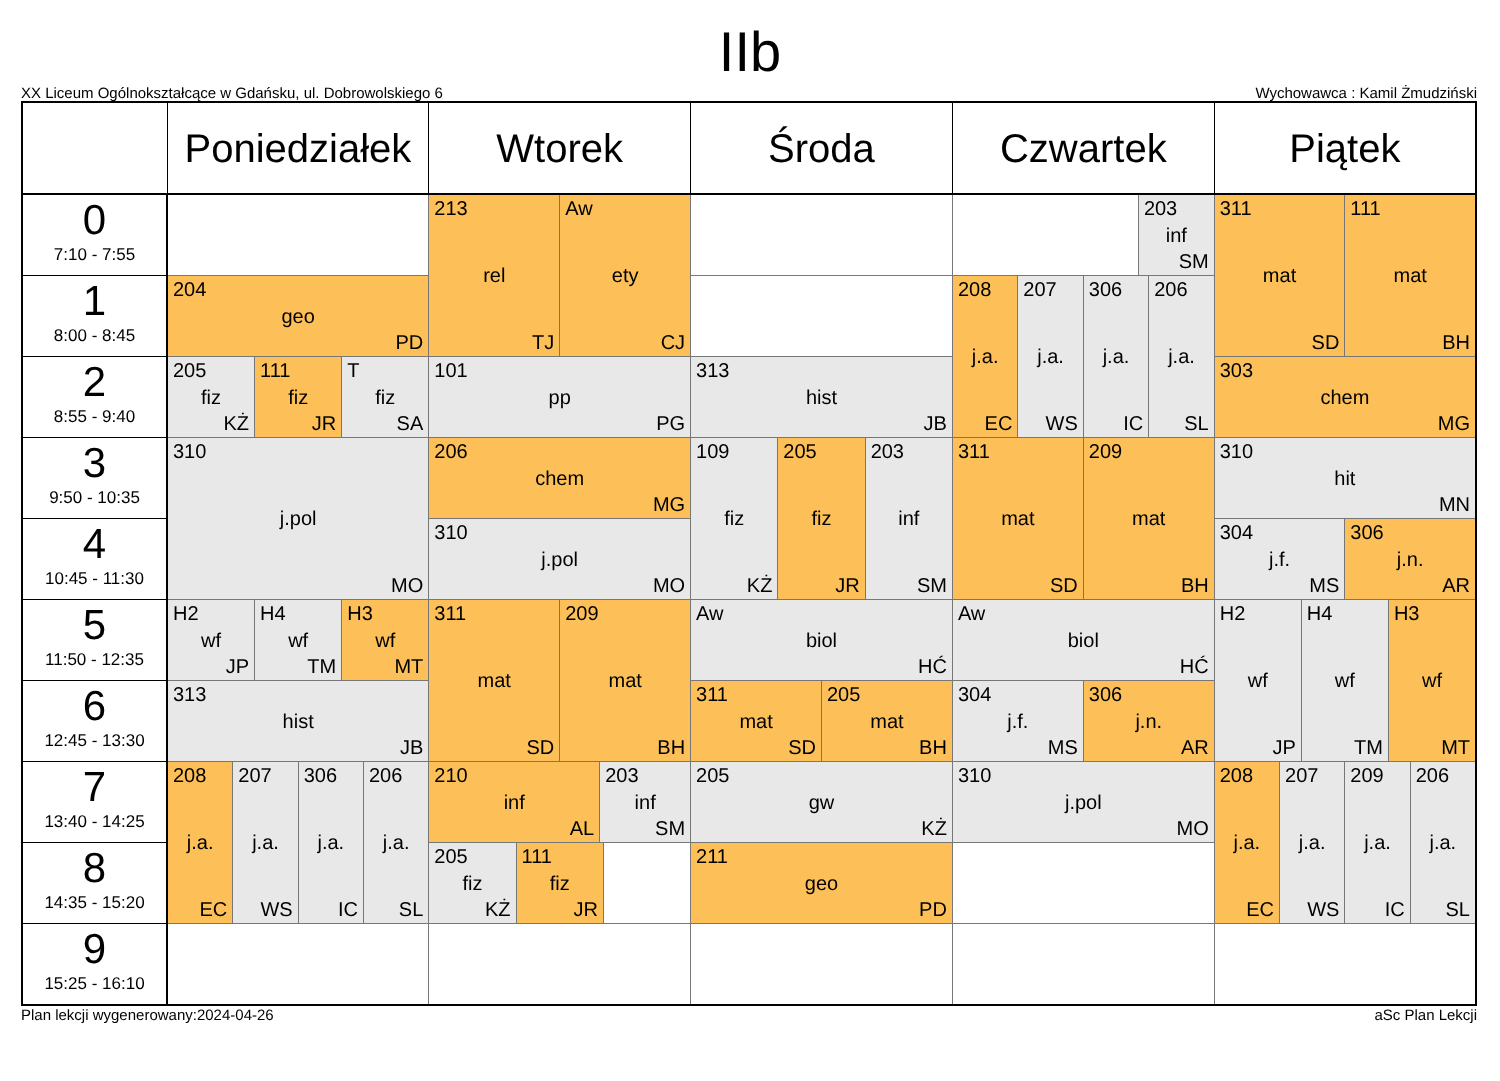IIb
XX Liceum Ogólnokształcące w Gdańsku, ul. Dobrowolskiego 6 Wychowawca : Kamil Żmudziński
| | Poniedziałek | Wtorek | Środa | Czwartek | Piątek |
| --- | --- | --- | --- | --- | --- |
| 0 7:10 - 7:55 | | 213 rel TJ Aw ety CJ | | 203 inf SM | 311 mat SD 111 mat BH |
| 1 8:00 - 8:45 | 204 geo PD | | | 208 j.a. EC 207 j.a. WS 306 j.a. IC 206 j.a. SL | |
| 2 8:55 - 9:40 | 205 fiz KŻ 111 fiz JR T fiz SA | 101 pp PG | 313 hist JB | | 303 chem MG |
| 3 9:50 - 10:35 | 310 j.pol MO | 206 chem MG | 109 fiz KŻ 205 fiz JR 203 inf SM | 311 mat SD 209 mat BH | 310 hit MN |
| 4 10:45 - 11:30 | | 310 j.pol MO | | | 304 j.f. MS 306 j.n. AR |
| 5 11:50 - 12:35 | H2 wf JP H4 wf TM H3 wf MT | 311 mat SD 209 mat BH | Aw biol HĆ | Aw biol HĆ | H2 wf JP H4 wf TM H3 wf MT |
| 6 12:45 - 13:30 | 313 hist JB | | 311 mat SD 205 mat BH | 304 j.f. MS 306 j.n. AR | |
| 7 13:40 - 14:25 | 208 j.a. EC 207 j.a. WS 306 j.a. IC 206 j.a. SL | 210 inf AL 203 inf SM | 205 gw KŻ | 310 j.pol MO | 208 j.a. EC 207 j.a. WS 209 j.a. IC 206 j.a. SL |
| 8 14:35 - 15:20 | | 205 fiz KŻ 111 fiz JR | 211 geo PD | | |
| 9 15:25 - 16:10 | | | | | |
Plan lekcji wygenerowany:2024-04-26 aSc Plan Lekcji